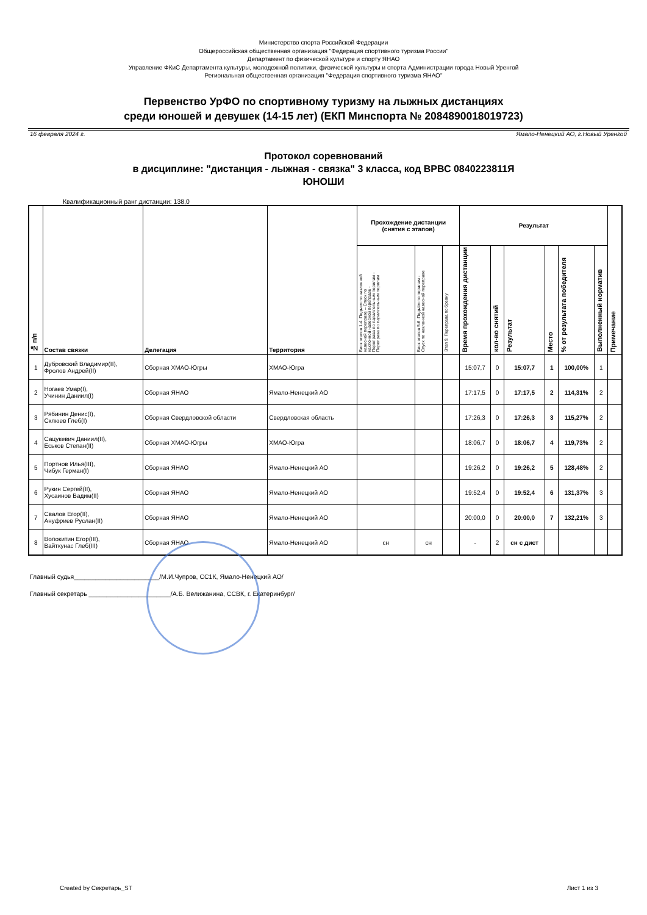Министерство спорта Российской Федерации
Общероссийская общественная организация "Федерация спортивного туризма России"
Департамент по физической культуре и спорту ЯНАО
Управление ФКиС Департамента культуры, молодежной политики, физической культуры и спорта Администрации города Новый Уренгой
Региональная общественная организация "Федерация спортивного туризма ЯНАО"
Первенство УрФО по спортивному туризму на лыжных дистанциях
среди юношей и девушек (14-15 лет) (ЕКП Минспорта № 2084890018019723)
16 февраля 2024 г. Ямало-Ненецкий АО, г.Новый Уренгой
Протокол соревнований
в дисциплине: "дистанция - лыжная - связка" 3 класса, код ВРВС 0840223811Я
ЮНОШИ
Квалификационный ранг дистанции: 138,0
| № п/п | Состав связки | Делегация | Территория | Прохождение дистанции (снятия с этапов) | | | Результат | | | | | | Примечание |
| --- | --- | --- | --- | --- | --- | --- | --- | --- | --- | --- | --- | --- | --- |
| | | | | Блок этапов 1-4. Подъем по наклонной навесной переправе – Спуск по наклонной навесной переправе - Переправа по параллельным перилам - Переправа по параллельным перилам | Блок этапов 5-6. Подъём по перилам - Спуск по наклонной навесной переправе | Этап 9. Переправа по бревну | Время прохождения дистанции | кол-во снятий | Результат | Место | % от результата победителя | Выполненный норматив | |
| 1 | Дубровский Владимир(II), Фролов Андрей(II) | Сборная ХМАО-Югры | ХМАО-Югра | | | | 15:07,7 | 0 | 15:07,7 | 1 | 100,00% | 1 | |
| 2 | Ногаев Умар(I), Учинин Даниил(I) | Сборная ЯНАО | Ямало-Ненецкий АО | | | | 17:17,5 | 0 | 17:17,5 | 2 | 114,31% | 2 | |
| 3 | Рябинин Денис(I), Склюев Глеб(I) | Сборная Свердловской области | Свердловская область | | | | 17:26,3 | 0 | 17:26,3 | 3 | 115,27% | 2 | |
| 4 | Сацукевич Даниил(II), Еськов Степан(II) | Сборная ХМАО-Югры | ХМАО-Югра | | | | 18:06,7 | 0 | 18:06,7 | 4 | 119,73% | 2 | |
| 5 | Портнов Илья(III), Чибук Герман(I) | Сборная ЯНАО | Ямало-Ненецкий АО | | | | 19:26,2 | 0 | 19:26,2 | 5 | 128,48% | 2 | |
| 6 | Рукин Сергей(II), Хусаинов Вадим(II) | Сборная ЯНАО | Ямало-Ненецкий АО | | | | 19:52,4 | 0 | 19:52,4 | 6 | 131,37% | 3 | |
| 7 | Свалов Егор(II), Ануфриев Руслан(II) | Сборная ЯНАО | Ямало-Ненецкий АО | | | | 20:00,0 | 0 | 20:00,0 | 7 | 132,21% | 3 | |
| 8 | Волокитин Егор(III), Вайткунас Глеб(III) | Сборная ЯНАО | Ямало-Ненецкий АО | сн | сн | | - | 2 | сн с дист | | | | |
Главный судья________________________/М.И.Чупров, СС1К, Ямало-Ненецкий АО/
Главный секретарь _______________________/А.Б. Велижанина, ССВК, г. Екатеринбург/
Created by Секретарь_ST Лист 1 из 3